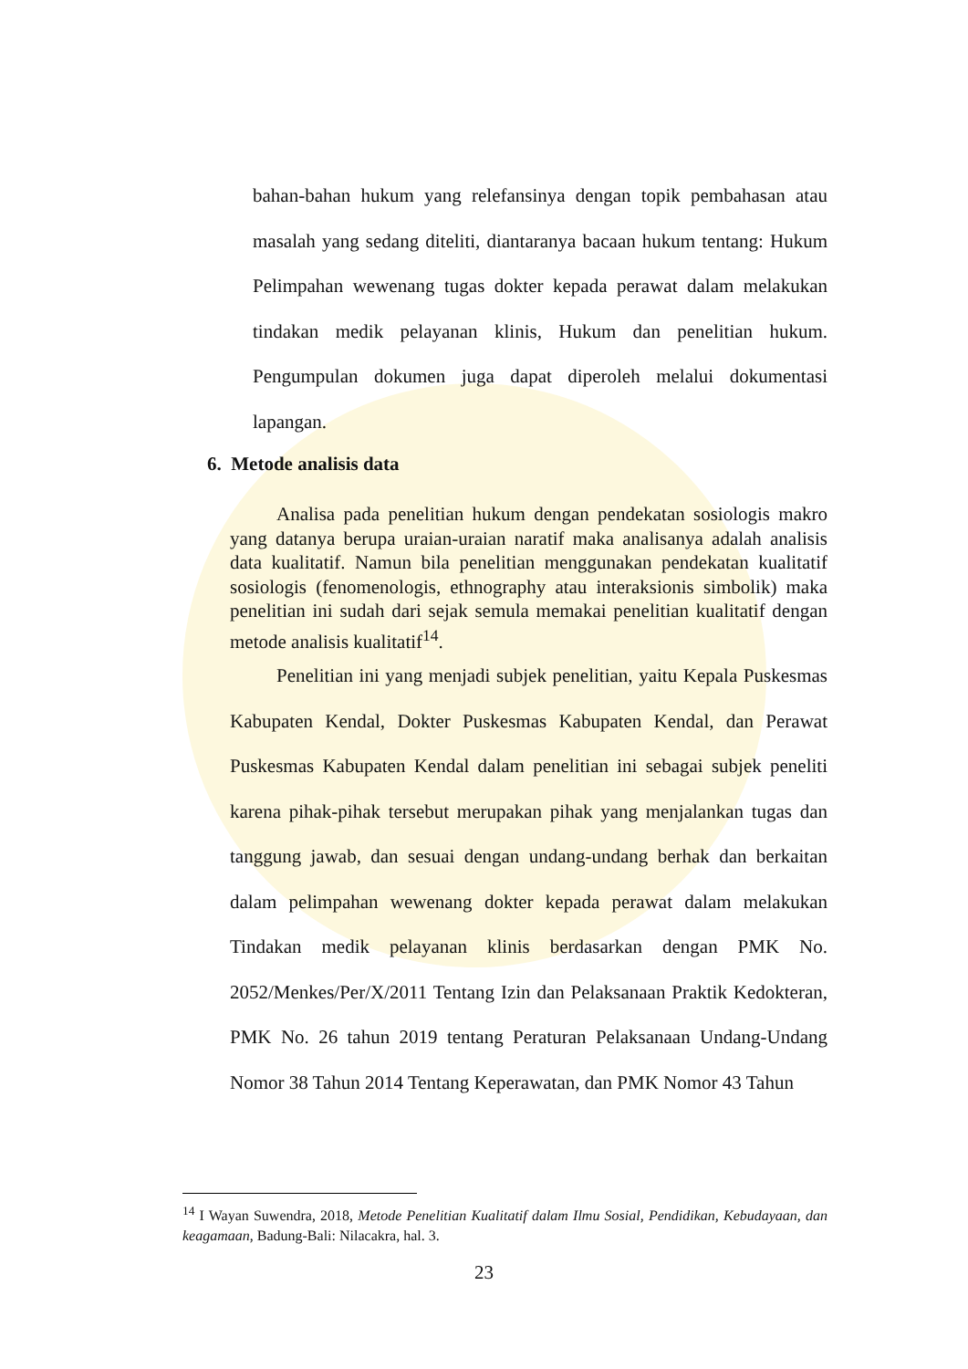bahan-bahan hukum yang relefansinya dengan topik pembahasan atau masalah yang sedang diteliti, diantaranya bacaan hukum tentang: Hukum Pelimpahan wewenang tugas dokter kepada perawat dalam melakukan tindakan medik pelayanan klinis, Hukum dan penelitian hukum. Pengumpulan dokumen juga dapat diperoleh melalui dokumentasi lapangan.
6. Metode analisis data
Analisa pada penelitian hukum dengan pendekatan sosiologis makro yang datanya berupa uraian-uraian naratif maka analisanya adalah analisis data kualitatif. Namun bila penelitian menggunakan pendekatan kualitatif sosiologis (fenomenologis, ethnography atau interaksionis simbolik) maka penelitian ini sudah dari sejak semula memakai penelitian kualitatif dengan metode analisis kualitatif<sup>14</sup>.
Penelitian ini yang menjadi subjek penelitian, yaitu Kepala Puskesmas Kabupaten Kendal, Dokter Puskesmas Kabupaten Kendal, dan Perawat Puskesmas Kabupaten Kendal dalam penelitian ini sebagai subjek peneliti karena pihak-pihak tersebut merupakan pihak yang menjalankan tugas dan tanggung jawab, dan sesuai dengan undang-undang berhak dan berkaitan dalam pelimpahan wewenang dokter kepada perawat dalam melakukan Tindakan medik pelayanan klinis berdasarkan dengan PMK No. 2052/Menkes/Per/X/2011 Tentang Izin dan Pelaksanaan Praktik Kedokteran, PMK No. 26 tahun 2019 tentang Peraturan Pelaksanaan Undang-Undang Nomor 38 Tahun 2014 Tentang Keperawatan, dan PMK Nomor 43 Tahun
<sup>14</sup> I Wayan Suwendra, 2018, Metode Penelitian Kualitatif dalam Ilmu Sosial, Pendidikan, Kebudayaan, dan keagamaan, Badung-Bali: Nilacakra, hal. 3.
23